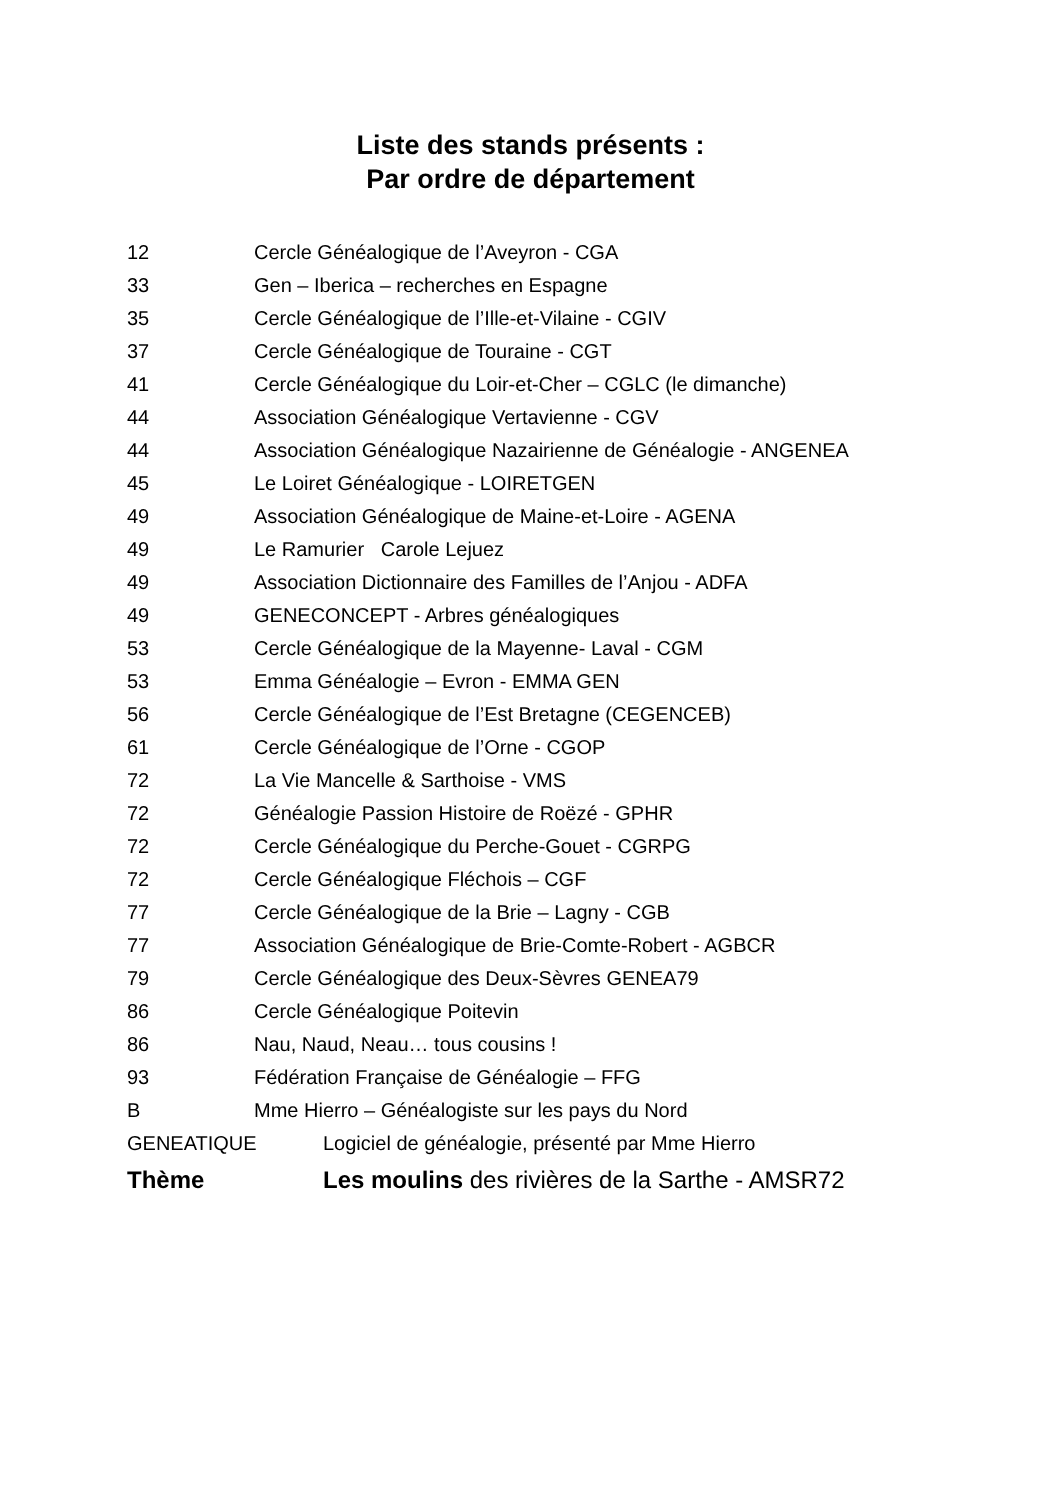Liste des stands présents :
Par ordre de département
12 Cercle Généalogique de l’Aveyron - CGA
33 Gen – Iberica – recherches en Espagne
35 Cercle Généalogique de l’Ille-et-Vilaine - CGIV
37 Cercle Généalogique de Touraine - CGT
41 Cercle Généalogique du Loir-et-Cher – CGLC (le dimanche)
44 Association Généalogique Vertavienne - CGV
44 Association Généalogique Nazairienne de Généalogie - ANGENEA
45 Le Loiret Généalogique - LOIRETGEN
49 Association Généalogique de Maine-et-Loire - AGENA
49 Le Ramurier Carole Lejuez
49 Association Dictionnaire des Familles de l’Anjou - ADFA
49 GENECONCEPT - Arbres généalogiques
53 Cercle Généalogique de la Mayenne- Laval - CGM
53 Emma Généalogie – Evron - EMMA GEN
56 Cercle Généalogique de l’Est Bretagne (CEGENCEB)
61 Cercle Généalogique de l’Orne - CGOP
72 La Vie Mancelle & Sarthoise - VMS
72 Généalogie Passion Histoire de Roëzé - GPHR
72 Cercle Généalogique du Perche-Gouet - CGRPG
72 Cercle Généalogique Fléchois – CGF
77 Cercle Généalogique de la Brie – Lagny - CGB
77 Association Généalogique de Brie-Comte-Robert - AGBCR
79 Cercle Généalogique des Deux-Sèvres GENEA79
86 Cercle Généalogique Poitevin
86 Nau, Naud, Neau… tous cousins !
93 Fédération Française de Généalogie – FFG
B Mme Hierro – Généalogiste sur les pays du Nord
GENEATIQUE Logiciel de généalogie, présenté par Mme Hierro
Thème Les moulins des rivières de la Sarthe - AMSR72